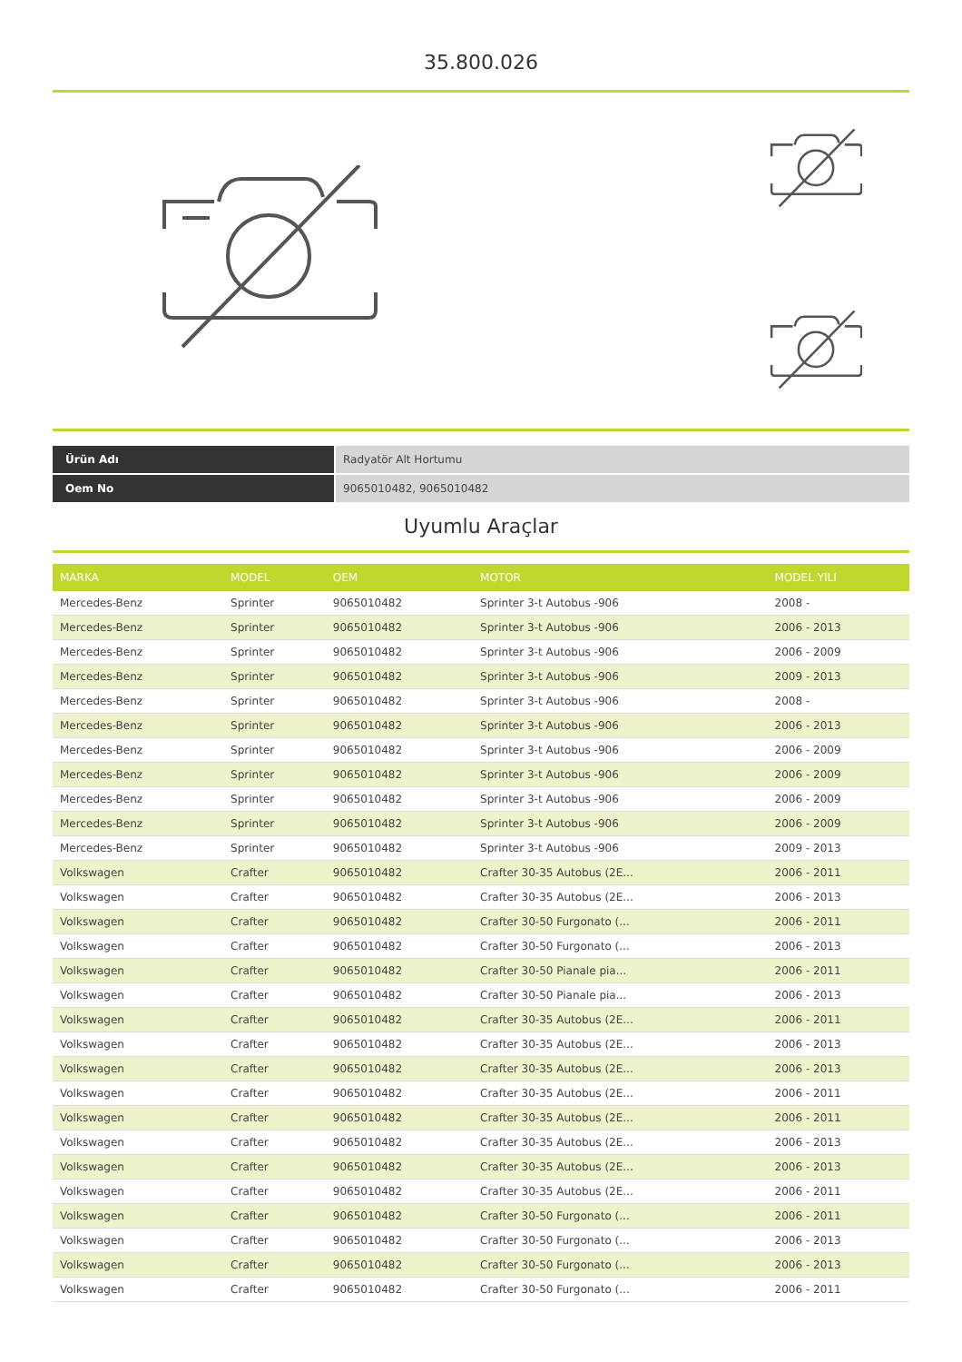35.800.026
| Ürün Adı | Radyatör Alt Hortumu |
| Oem No | 9065010482, 9065010482 |
Uyumlu Araçlar
| MARKA | MODEL | OEM | MOTOR | MODEL YILI |
| --- | --- | --- | --- | --- |
| Mercedes-Benz | Sprinter | 9065010482 | Sprinter 3-t Autobus -906 | 2008 - |
| Mercedes-Benz | Sprinter | 9065010482 | Sprinter 3-t Autobus -906 | 2006 - 2013 |
| Mercedes-Benz | Sprinter | 9065010482 | Sprinter 3-t Autobus -906 | 2006 - 2009 |
| Mercedes-Benz | Sprinter | 9065010482 | Sprinter 3-t Autobus -906 | 2009 - 2013 |
| Mercedes-Benz | Sprinter | 9065010482 | Sprinter 3-t Autobus -906 | 2008 - |
| Mercedes-Benz | Sprinter | 9065010482 | Sprinter 3-t Autobus -906 | 2006 - 2013 |
| Mercedes-Benz | Sprinter | 9065010482 | Sprinter 3-t Autobus -906 | 2006 - 2009 |
| Mercedes-Benz | Sprinter | 9065010482 | Sprinter 3-t Autobus -906 | 2006 - 2009 |
| Mercedes-Benz | Sprinter | 9065010482 | Sprinter 3-t Autobus -906 | 2006 - 2009 |
| Mercedes-Benz | Sprinter | 9065010482 | Sprinter 3-t Autobus -906 | 2006 - 2009 |
| Mercedes-Benz | Sprinter | 9065010482 | Sprinter 3-t Autobus -906 | 2009 - 2013 |
| Volkswagen | Crafter | 9065010482 | Crafter 30-35 Autobus (2E... | 2006 - 2011 |
| Volkswagen | Crafter | 9065010482 | Crafter 30-35 Autobus (2E... | 2006 - 2013 |
| Volkswagen | Crafter | 9065010482 | Crafter 30-50 Furgonato (... | 2006 - 2011 |
| Volkswagen | Crafter | 9065010482 | Crafter 30-50 Furgonato (... | 2006 - 2013 |
| Volkswagen | Crafter | 9065010482 | Crafter 30-50 Pianale pia... | 2006 - 2011 |
| Volkswagen | Crafter | 9065010482 | Crafter 30-50 Pianale pia... | 2006 - 2013 |
| Volkswagen | Crafter | 9065010482 | Crafter 30-35 Autobus (2E... | 2006 - 2011 |
| Volkswagen | Crafter | 9065010482 | Crafter 30-35 Autobus (2E... | 2006 - 2013 |
| Volkswagen | Crafter | 9065010482 | Crafter 30-35 Autobus (2E... | 2006 - 2013 |
| Volkswagen | Crafter | 9065010482 | Crafter 30-35 Autobus (2E... | 2006 - 2011 |
| Volkswagen | Crafter | 9065010482 | Crafter 30-35 Autobus (2E... | 2006 - 2011 |
| Volkswagen | Crafter | 9065010482 | Crafter 30-35 Autobus (2E... | 2006 - 2013 |
| Volkswagen | Crafter | 9065010482 | Crafter 30-35 Autobus (2E... | 2006 - 2013 |
| Volkswagen | Crafter | 9065010482 | Crafter 30-35 Autobus (2E... | 2006 - 2011 |
| Volkswagen | Crafter | 9065010482 | Crafter 30-50 Furgonato (... | 2006 - 2011 |
| Volkswagen | Crafter | 9065010482 | Crafter 30-50 Furgonato (... | 2006 - 2013 |
| Volkswagen | Crafter | 9065010482 | Crafter 30-50 Furgonato (... | 2006 - 2013 |
| Volkswagen | Crafter | 9065010482 | Crafter 30-50 Furgonato (... | 2006 - 2011 |